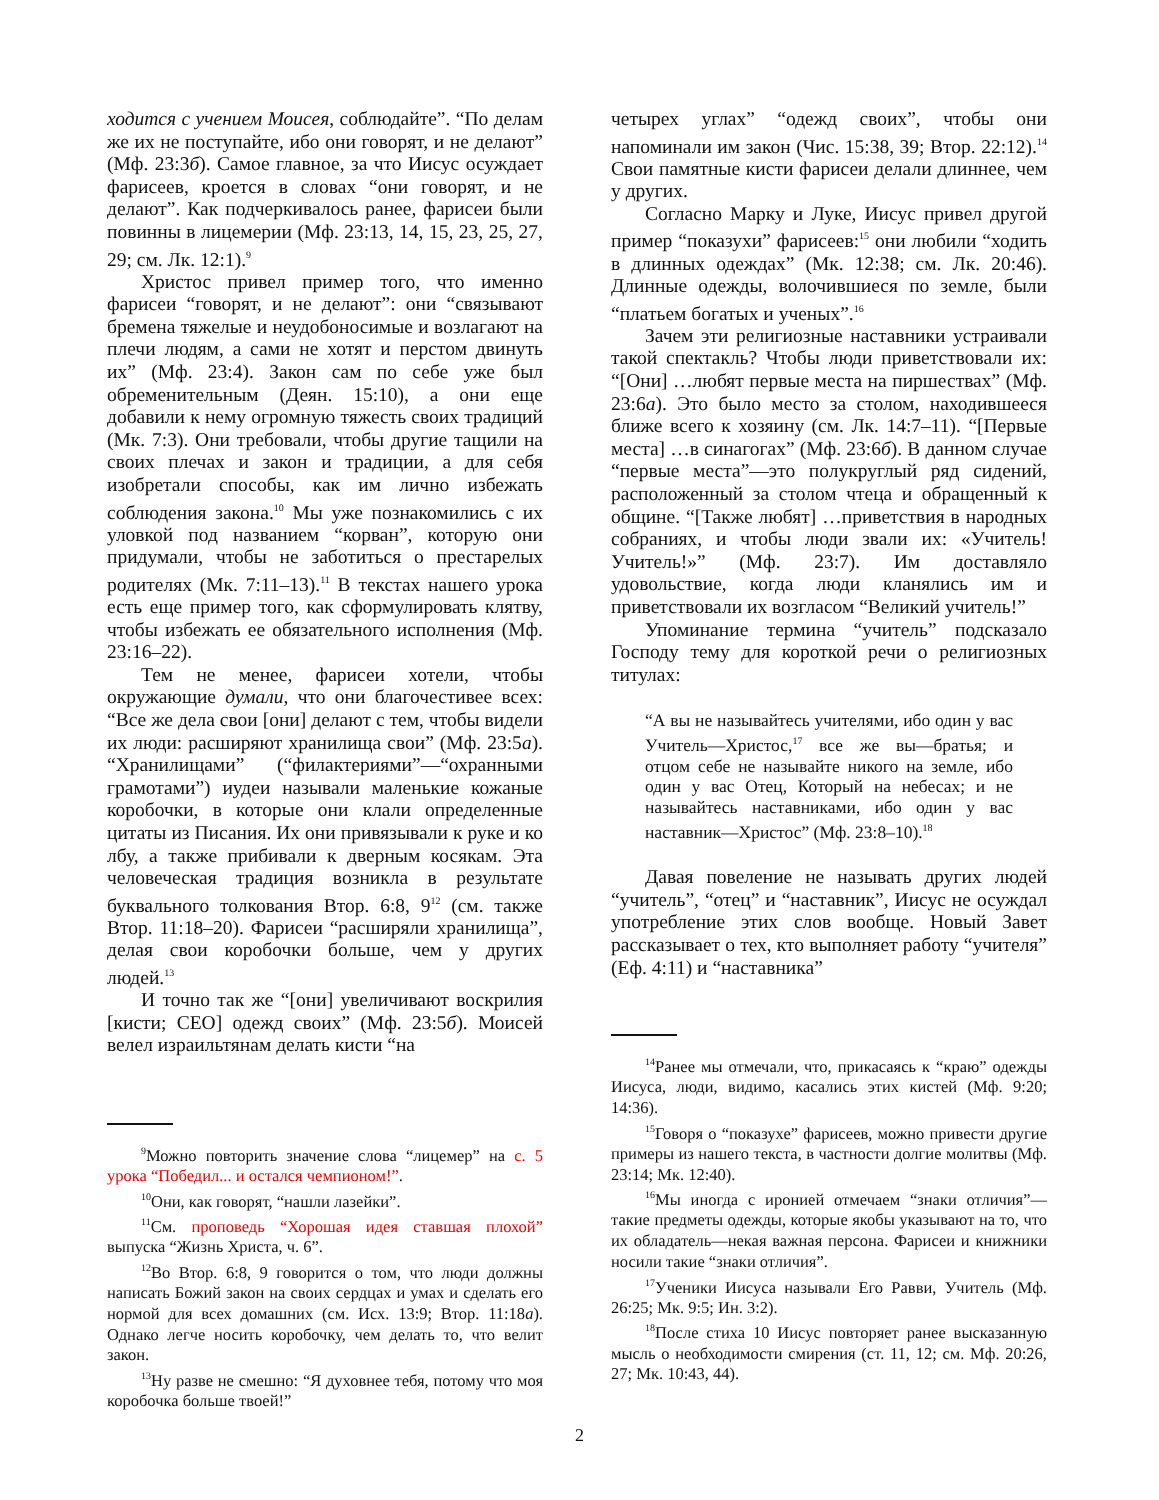ходится с учением Моисея, соблюдайте”. “По делам же их не поступайте, ибо они говорят, и не делают” (Мф. 23:3б). Самое главное, за что Иисус осуждает фарисеев, кроется в словах “они говорят, и не делают”. Как подчеркивалось ранее, фарисеи были повинны в лицемерии (Мф. 23:13, 14, 15, 23, 25, 27, 29; см. Лк. 12:1).<sup>9</sup>
Христос привел пример того, что именно фарисеи “говорят, и не делают”: они “связывают бремена тяжелые и неудобоносимые и возлагают на плечи людям, а сами не хотят и перстом двинуть их” (Мф. 23:4). Закон сам по себе уже был обременительным (Деян. 15:10), а они еще добавили к нему огромную тяжесть своих традиций (Мк. 7:3). Они требовали, чтобы другие тащили на своих плечах и закон и традиции, а для себя изобретали способы, как им лично избежать соблюдения закона.<sup>10</sup> Мы уже познакомились с их уловкой под названием “корван”, которую они придумали, чтобы не заботиться о престарелых родителях (Мк. 7:11–13).<sup>11</sup> В текстах нашего урока есть еще пример того, как сформулировать клятву, чтобы избежать ее обязательного исполнения (Мф. 23:16–22).
Тем не менее, фарисеи хотели, чтобы окружающие думали, что они благочестивее всех: “Все же дела свои [они] делают с тем, чтобы видели их люди: расширяют хранилища свои” (Мф. 23:5а). “Хранилищами” (“филактериями”—“охранными грамотами”) иудеи называли маленькие кожаные коробочки, в которые они клали определенные цитаты из Писания. Их они привязывали к руке и ко лбу, а также прибивали к дверным косякам. Эта человеческая традиция возникла в результате буквального толкования Втор. 6:8, 9<sup>12</sup> (см. также Втор. 11:18–20). Фарисеи “расширяли хранилища”, делая свои коробочки больше, чем у других людей.<sup>13</sup>
И точно так же “[они] увеличивают воскрилия [кисти; CEO] одежд своих” (Мф. 23:5б). Моисей велел израильтянам делать кисти “на
<sup>9</sup> Можно повторить значение слова “лицемер” на с. 5 урока “Победил... и остался чемпионом!”.
<sup>10</sup> Они, как говорят, “нашли лазейки”.
<sup>11</sup> См. проповедь “Хорошая идея ставшая плохой” выпуска “Жизнь Христа, ч. 6”.
<sup>12</sup> Во Втор. 6:8, 9 говорится о том, что люди должны написать Божий закон на своих сердцах и умах и сделать его нормой для всех домашних (см. Исх. 13:9; Втор. 11:18а). Однако легче носить коробочку, чем делать то, что велит закон.
<sup>13</sup> Ну разве не смешно: “Я духовнее тебя, потому что моя коробочка больше твоей!”
четырех углах” “одежд своих”, чтобы они напоминали им закон (Чис. 15:38, 39; Втор. 22:12).<sup>14</sup> Свои памятные кисти фарисеи делали длиннее, чем у других.
Согласно Марку и Луке, Иисус привел другой пример “показухи” фарисеев:<sup>15</sup> они любили “ходить в длинных одеждах” (Мк. 12:38; см. Лк. 20:46). Длинные одежды, волочившиеся по земле, были “платьем богатых и ученых”.<sup>16</sup>
Зачем эти религиозные наставники устраивали такой спектакль? Чтобы люди приветствовали их: “[Они] …любят первые места на пиршествах” (Мф. 23:6а). Это было место за столом, находившееся ближе всего к хозяину (см. Лк. 14:7–11). “[Первые места] …в синагогах” (Мф. 23:6б). В данном случае “первые места”—это полукруглый ряд сидений, расположенный за столом чтеца и обращенный к общине. “[Также любят] …приветствия в народных собраниях, и чтобы люди звали их: «Учитель! Учитель!»” (Мф. 23:7). Им доставляло удовольствие, когда люди кланялись им и приветствовали их возгласом “Великий учитель!”
Упоминание термина “учитель” подсказало Господу тему для короткой речи о религиозных титулах:
“А вы не называйтесь учителями, ибо один у вас Учитель—Христос,<sup>17</sup> все же вы—братья; и отцом себе не называйте никого на земле, ибо один у вас Отец, Который на небесах; и не называйтесь наставниками, ибо один у вас наставник—Христос” (Мф. 23:8–10).<sup>18</sup>
Давая повеление не называть других людей “учитель”, “отец” и “наставник”, Иисус не осуждал употребление этих слов вообще. Новый Завет рассказывает о тех, кто выполняет работу “учителя” (Еф. 4:11) и “наставника”
<sup>14</sup> Ранее мы отмечали, что, прикасаясь к “краю” одежды Иисуса, люди, видимо, касались этих кистей (Мф. 9:20; 14:36).
<sup>15</sup> Говоря о “показухе” фарисеев, можно привести другие примеры из нашего текста, в частности долгие молитвы (Мф. 23:14; Мк. 12:40).
<sup>16</sup> Мы иногда с иронией отмечаем “знаки отличия”—такие предметы одежды, которые якобы указывают на то, что их обладатель—некая важная персона. Фарисеи и книжники носили такие “знаки отличия”.
<sup>17</sup> Ученики Иисуса называли Его Равви, Учитель (Мф. 26:25; Мк. 9:5; Ин. 3:2).
<sup>18</sup> После стиха 10 Иисус повторяет ранее высказанную мысль о необходимости смирения (ст. 11, 12; см. Мф. 20:26, 27; Мк. 10:43, 44).
2